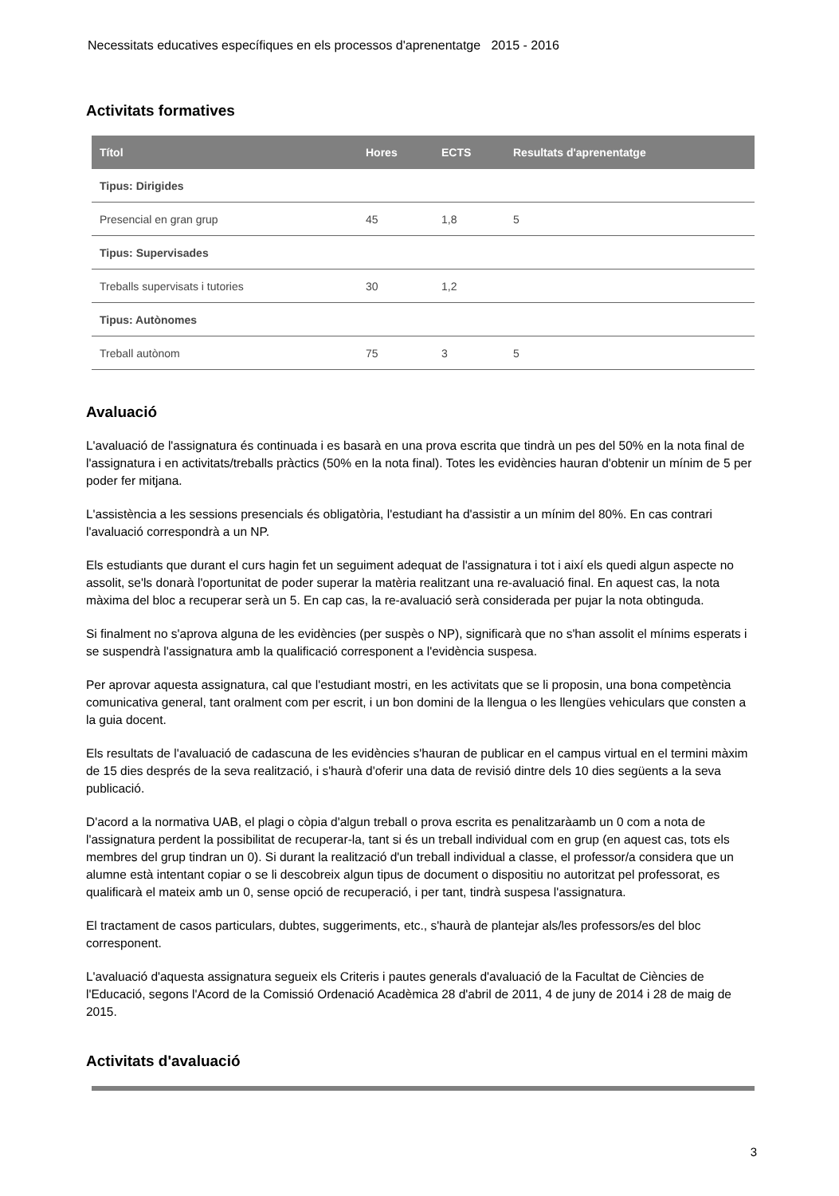Necessitats educatives específiques en els processos d'aprenentatge 2015 - 2016
Activitats formatives
| Títol | Hores | ECTS | Resultats d'aprenentatge |
| --- | --- | --- | --- |
| Tipus: Dirigides | | | |
| Presencial en gran grup | 45 | 1,8 | 5 |
| Tipus: Supervisades | | | |
| Treballs supervisats i tutories | 30 | 1,2 | |
| Tipus: Autònomes | | | |
| Treball autònom | 75 | 3 | 5 |
Avaluació
L'avaluació de l'assignatura és continuada i es basarà en una prova escrita que tindrà un pes del 50% en la nota final de l'assignatura i en activitats/treballs pràctics (50% en la nota final). Totes les evidències hauran d'obtenir un mínim de 5 per poder fer mitjana.
L'assistència a les sessions presencials és obligatòria, l'estudiant ha d'assistir a un mínim del 80%. En cas contrari l'avaluació correspondrà a un NP.
Els estudiants que durant el curs hagin fet un seguiment adequat de l'assignatura i tot i així els quedi algun aspecte no assolit, se'ls donarà l'oportunitat de poder superar la matèria realitzant una re-avaluació final. En aquest cas, la nota màxima del bloc a recuperar serà un 5. En cap cas, la re-avaluació serà considerada per pujar la nota obtinguda.
Si finalment no s'aprova alguna de les evidències (per suspès o NP), significarà que no s'han assolit el mínims esperats i se suspendrà l'assignatura amb la qualificació corresponent a l'evidència suspesa.
Per aprovar aquesta assignatura, cal que l'estudiant mostri, en les activitats que se li proposin, una bona competència comunicativa general, tant oralment com per escrit, i un bon domini de la llengua o les llengües vehiculars que consten a la guia docent.
Els resultats de l'avaluació de cadascuna de les evidències s'hauran de publicar en el campus virtual en el termini màxim de 15 dies després de la seva realització, i s'haurà d'oferir una data de revisió dintre dels 10 dies següents a la seva publicació.
D'acord a la normativa UAB, el plagi o còpia d'algun treball o prova escrita es penalitzaràamb un 0 com a nota de l'assignatura perdent la possibilitat de recuperar-la, tant si és un treball individual com en grup (en aquest cas, tots els membres del grup tindran un 0). Si durant la realització d'un treball individual a classe, el professor/a considera que un alumne està intentant copiar o se li descobreix algun tipus de document o dispositiu no autoritzat pel professorat, es qualificarà el mateix amb un 0, sense opció de recuperació, i per tant, tindrà suspesa l'assignatura.
El tractament de casos particulars, dubtes, suggeriments, etc., s'haurà de plantejar als/les professors/es del bloc corresponent.
L'avaluació d'aquesta assignatura segueix els Criteris i pautes generals d'avaluació de la Facultat de Ciències de l'Educació, segons l'Acord de la Comissió Ordenació Acadèmica 28 d'abril de 2011, 4 de juny de 2014 i 28 de maig de 2015.
Activitats d'avaluació
3